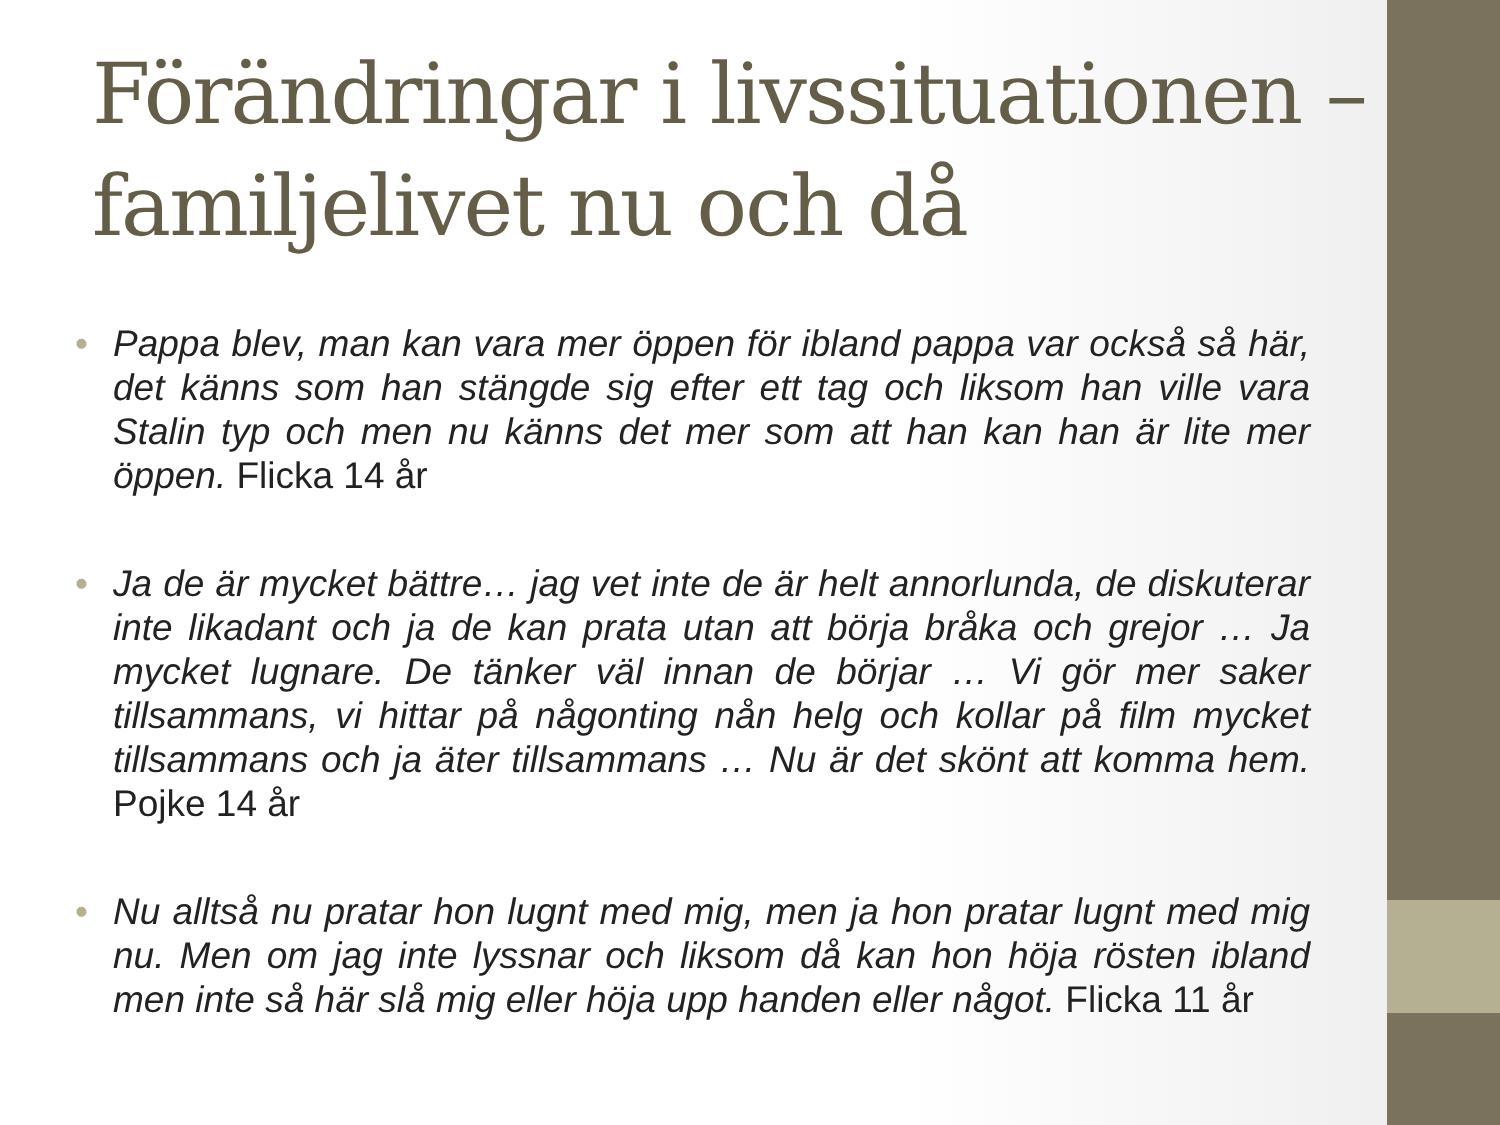Förändringar i livssituationen – familjelivet nu och då
• Pappa blev, man kan vara mer öppen för ibland pappa var också så här, det känns som han stängde sig efter ett tag och liksom han ville vara Stalin typ och men nu känns det mer som att han kan han är lite mer öppen. Flicka 14 år
• Ja de är mycket bättre… jag vet inte de är helt annorlunda, de diskuterar inte likadant och ja de kan prata utan att börja bråka och grejor … Ja mycket lugnare. De tänker väl innan de börjar … Vi gör mer saker tillsammans, vi hittar på någonting nån helg och kollar på film mycket tillsammans och ja äter tillsammans … Nu är det skönt att komma hem. Pojke 14 år
• Nu alltså nu pratar hon lugnt med mig, men ja hon pratar lugnt med mig nu. Men om jag inte lyssnar och liksom då kan hon höja rösten ibland men inte så här slå mig eller höja upp handen eller något. Flicka 11 år